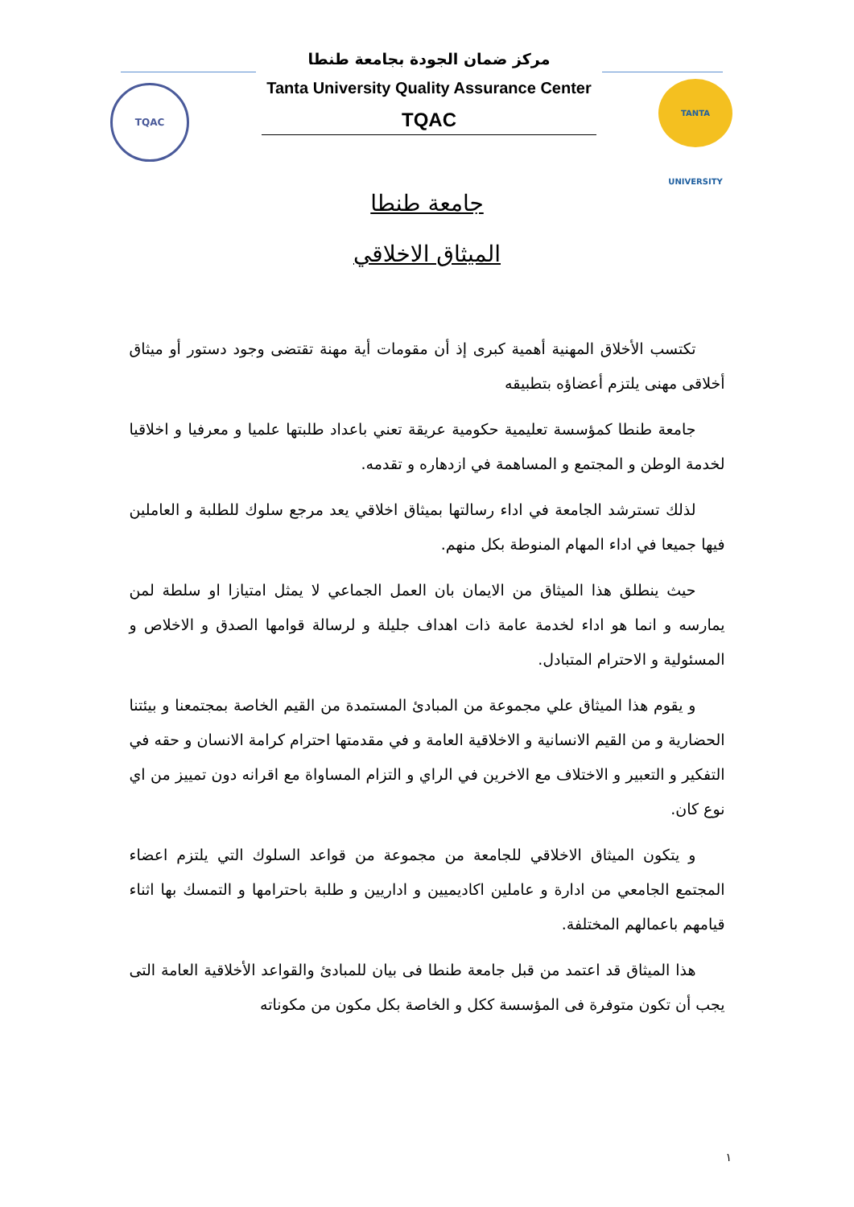TQAC
مركز ضمان الجودة بجامعة طنطا
Tanta University Quality Assurance Center
TQAC
TANTA UNIVERSITY
جامعة طنطا
الميثاق الاخلاقي
تكتسب الأخلاق المهنية أهمية كبرى إذ أن مقومات أية مهنة تقتضى وجود دستور أو ميثاق أخلاقى مهنى يلتزم أعضاؤه بتطبيقه
جامعة طنطا كمؤسسة تعليمية حكومية عريقة تعني باعداد طلبتها علميا و معرفيا و اخلاقيا لخدمة الوطن و المجتمع و المساهمة في ازدهاره و تقدمه.
لذلك تسترشد الجامعة في اداء رسالتها بميثاق اخلاقي يعد مرجع سلوك للطلبة و العاملين فيها جميعا في اداء المهام المنوطة بكل منهم.
حيث ينطلق هذا الميثاق من الايمان بان العمل الجماعي لا يمثل امتيازا او سلطة لمن يمارسه و انما هو اداء لخدمة عامة ذات اهداف جليلة و لرسالة قوامها الصدق و الاخلاص و المسئولية و الاحترام المتبادل.
و يقوم هذا الميثاق علي مجموعة من المبادئ المستمدة من القيم الخاصة بمجتمعنا و بيئتنا الحضارية و من القيم الانسانية و الاخلاقية العامة و في مقدمتها احترام كرامة الانسان و حقه في التفكير و التعبير و الاختلاف مع الاخرين في الراي و التزام المساواة مع اقرانه دون تمييز من اي نوع كان.
و يتكون الميثاق الاخلاقي للجامعة من مجموعة من قواعد السلوك التي يلتزم اعضاء المجتمع الجامعي من ادارة و عاملين اكاديميين و اداريين و طلبة باحترامها و التمسك بها اثناء قيامهم باعمالهم المختلفة.
هذا الميثاق قد اعتمد من قبل جامعة طنطا فى بيان للمبادئ والقواعد الأخلاقية العامة التى يجب أن تكون متوفرة فى المؤسسة ككل و الخاصة بكل مكون من مكوناته
١